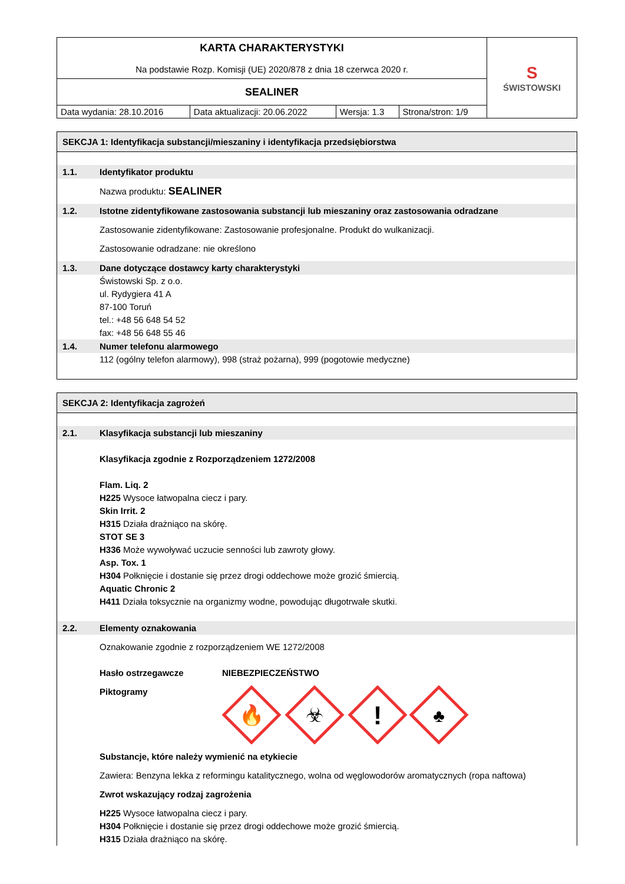| KARTA CHARAKTERYSTYKI Na podstawie Rozp. Komisji (UE) 2020/878 z dnia 18 czerwca 2020 r. | | | | S ŚWISTOWSKI |
| SEALINER | | | | |
| Data wydania: 28.10.2016 | Data aktualizacji: 20.06.2022 | Wersja: 1.3 | Strona/stron: 1/9 | |
SEKCJA 1: Identyfikacja substancji/mieszaniny i identyfikacja przedsiębiorstwa
1.1. Identyfikator produktu
Nazwa produktu: SEALINER
1.2. Istotne zidentyfikowane zastosowania substancji lub mieszaniny oraz zastosowania odradzane
Zastosowanie zidentyfikowane: Zastosowanie profesjonalne. Produkt do wulkanizacji.
Zastosowanie odradzane: nie określono
1.3. Dane dotyczące dostawcy karty charakterystyki
Świstowski Sp. z o.o.
ul. Rydygiera 41 A
87-100 Toruń
tel.: +48 56 648 54 52
fax: +48 56 648 55 46
1.4. Numer telefonu alarmowego
112 (ogólny telefon alarmowy), 998 (straż pożarna), 999 (pogotowie medyczne)
SEKCJA 2: Identyfikacja zagrożeń
2.1. Klasyfikacja substancji lub mieszaniny
Klasyfikacja zgodnie z Rozporządzeniem 1272/2008
Flam. Liq. 2
H225 Wysoce łatwopalna ciecz i pary.
Skin Irrit. 2
H315 Działa drażniąco na skórę.
STOT SE 3
H336 Może wywoływać uczucie senności lub zawroty głowy.
Asp. Tox. 1
H304 Połknięcie i dostanie się przez drogi oddechowe może grozić śmiercią.
Aquatic Chronic 2
H411 Działa toksycznie na organizmy wodne, powodując długotrwałe skutki.
2.2. Elementy oznakowania
Oznakowanie zgodnie z rozporządzeniem WE 1272/2008
Hasło ostrzegawcze NIEBEZPIECZEŃSTWO
Piktogramy
🔥
☣
!
♣
Substancje, które należy wymienić na etykiecie
Zawiera: Benzyna lekka z reformingu katalitycznego, wolna od węglowodorów aromatycznych (ropa naftowa)
Zwrot wskazujący rodzaj zagrożenia
H225 Wysoce łatwopalna ciecz i pary.
H304 Połknięcie i dostanie się przez drogi oddechowe może grozić śmiercią.
H315 Działa drażniąco na skórę.